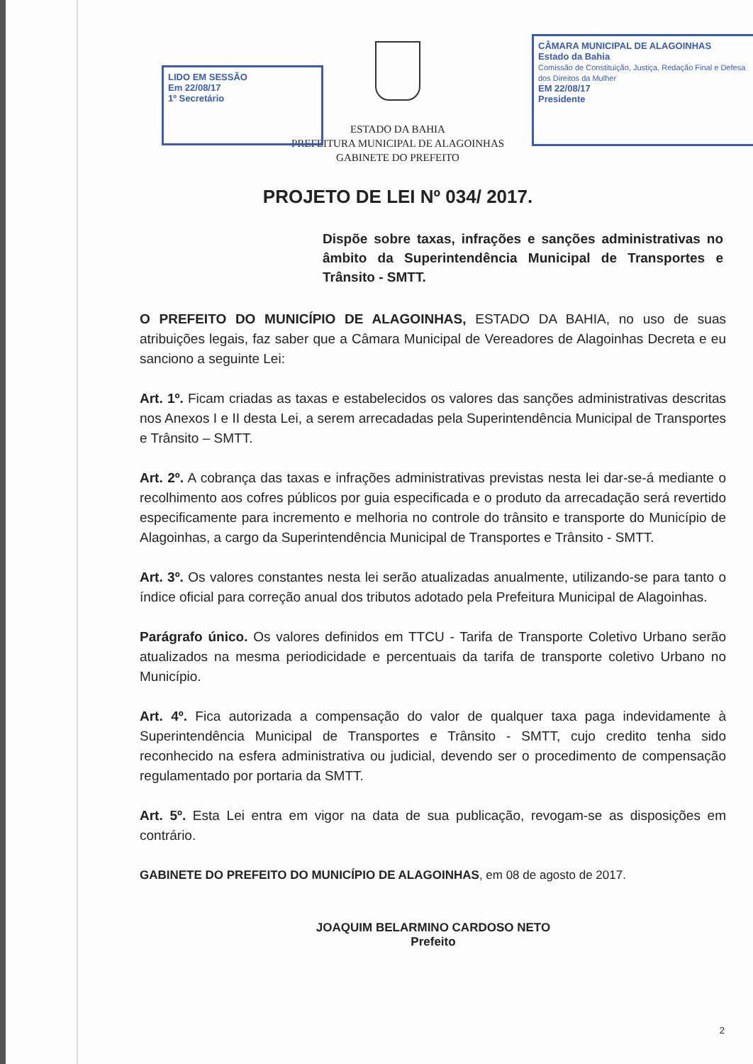LIDO EM SESSÃO
Em 22/08/17
1º Secretário
CÂMARA MUNICIPAL DE ALAGOINHAS
Estado da Bahia
Comissão de Constituição, Justiça, Redação Final e Defesa dos Direitos da Mulher
EM 22/08/17
Presidente
ESTADO DA BAHIA
PREFEITURA MUNICIPAL DE ALAGOINHAS
GABINETE DO PREFEITO
PROJETO DE LEI Nº 034/ 2017.
Dispõe sobre taxas, infrações e sanções administrativas no âmbito da Superintendência Municipal de Transportes e Trânsito - SMTT.
O PREFEITO DO MUNICÍPIO DE ALAGOINHAS, ESTADO DA BAHIA, no uso de suas atribuições legais, faz saber que a Câmara Municipal de Vereadores de Alagoinhas Decreta e eu sanciono a seguinte Lei:
Art. 1º. Ficam criadas as taxas e estabelecidos os valores das sanções administrativas descritas nos Anexos I e II desta Lei, a serem arrecadadas pela Superintendência Municipal de Transportes e Trânsito – SMTT.
Art. 2º. A cobrança das taxas e infrações administrativas previstas nesta lei dar-se-á mediante o recolhimento aos cofres públicos por guia especificada e o produto da arrecadação será revertido especificamente para incremento e melhoria no controle do trânsito e transporte do Município de Alagoinhas, a cargo da Superintendência Municipal de Transportes e Trânsito - SMTT.
Art. 3º. Os valores constantes nesta lei serão atualizadas anualmente, utilizando-se para tanto o índice oficial para correção anual dos tributos adotado pela Prefeitura Municipal de Alagoinhas.
Parágrafo único. Os valores definidos em TTCU - Tarifa de Transporte Coletivo Urbano serão atualizados na mesma periodicidade e percentuais da tarifa de transporte coletivo Urbano no Município.
Art. 4º. Fica autorizada a compensação do valor de qualquer taxa paga indevidamente à Superintendência Municipal de Transportes e Trânsito - SMTT, cujo credito tenha sido reconhecido na esfera administrativa ou judicial, devendo ser o procedimento de compensação regulamentado por portaria da SMTT.
Art. 5º. Esta Lei entra em vigor na data de sua publicação, revogam-se as disposições em contrário.
GABINETE DO PREFEITO DO MUNICÍPIO DE ALAGOINHAS, em 08 de agosto de 2017.
JOAQUIM BELARMINO CARDOSO NETO
Prefeito
2